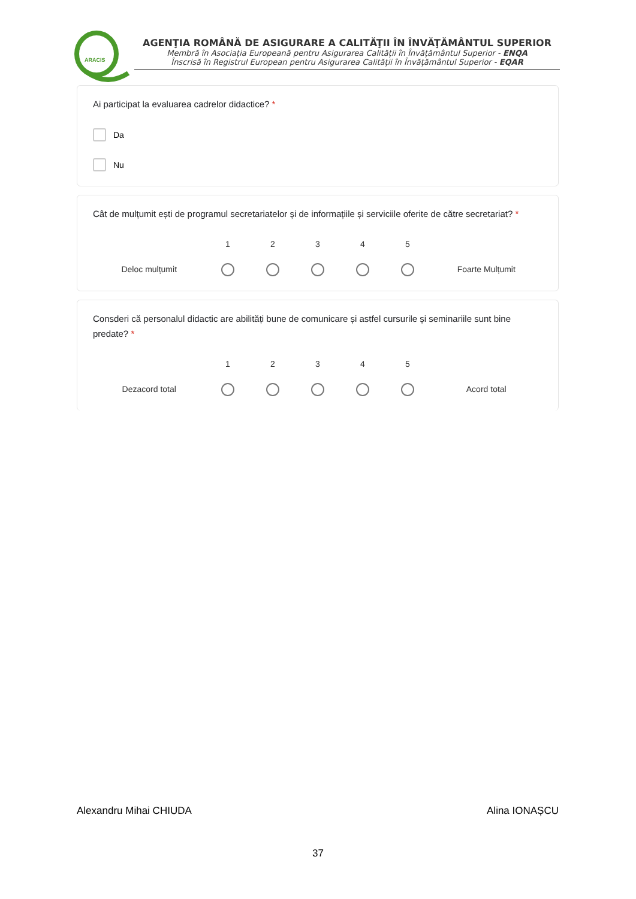ARACIS
AGENŢIA ROMÂNĂ DE ASIGURARE A CALITĂŢII ÎN ÎNVĂŢĂMÂNTUL SUPERIOR
Membră în Asociația Europeană pentru Asigurarea Calității în Învățământul Superior - ENQA
Înscrisă în Registrul European pentru Asigurarea Calității în Învățământul Superior - EQAR
Ai participat la evaluarea cadrelor didactice? *
Da
Nu
Cât de mulțumit ești de programul secretariatelor și de informațiile și serviciile oferite de către secretariat? *
Deloc mulțumit
1
2
3
4
5
Foarte Mulțumit
Consderi că personalul didactic are abilități bune de comunicare și astfel cursurile și seminariile sunt bine predate? *
Dezacord total
1
2
3
4
5
Acord total
Alexandru Mihai CHIUDA Alina IONAȘCU
37